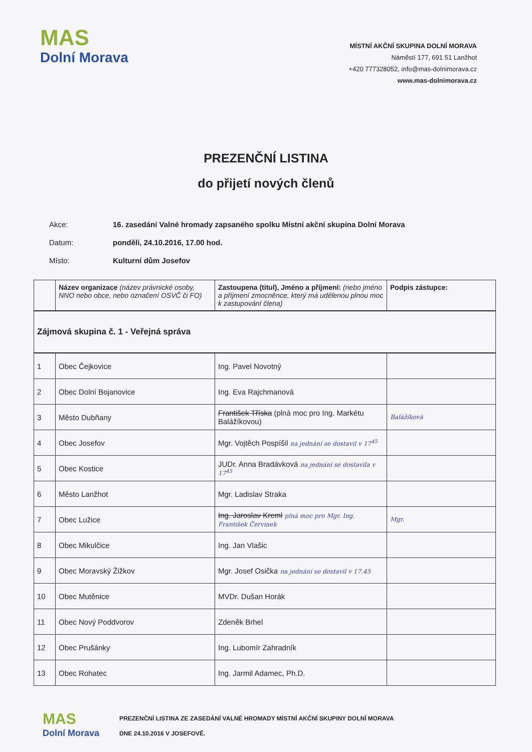MAS
Dolní Morava
MÍSTNÍ AKČNÍ SKUPINA DOLNÍ MORAVA
Náměstí 177, 691 51 Lanžhot
+420 777328052, info@mas-dolnimorava.cz
www.mas-dolnimorava.cz
PREZENČNÍ LISTINA
do přijetí nových členů
Akce: 16. zasedání Valné hromady zapsaného spolku Místní akční skupina Dolní Morava
Datum: pondělí, 24.10.2016, 17.00 hod.
Místo: Kulturní dům Josefov
| | Název organizace (název právnické osoby, NNO nebo obce, nebo označení OSVČ či FO) | Zastoupena (titul), Jméno a příjmení: (nebo jméno a příjmení zmocněnce, který má udělenou plnou moc k zastupování člena) | Podpis zástupce: |
| --- | --- | --- | --- |
| Zájmová skupina č. 1 - Veřejná správa | | | |
| 1 | Obec Čejkovice | Ing. Pavel Novotný | |
| 2 | Obec Dolní Bojanovice | Ing. Eva Rajchmanová | |
| 3 | Město Dubňany | František Tříska (plná moc pro Ing. Markétu Balážíkovou) | Balážíková |
| 4 | Obec Josefov | Mgr. Vojtěch Pospíšil na jednání se dostavil v 17<sup>45</sup> | |
| 5 | Obec Kostice | JUDr. Anna Bradávková na jednání se dostavila v 17<sup>45</sup> | |
| 6 | Město Lanžhot | Mgr. Ladislav Straka | |
| 7 | Obec Lužice | Ing. Jaroslav Kreml plná moc pro Mgr. Ing. František Červinek | Mgr. |
| 8 | Obec Mikulčice | Ing. Jan Vlašic | |
| 9 | Obec Moravský Žižkov | Mgr. Josef Osička na jednání se dostavil v 17.45 | |
| 10 | Obec Mutěnice | MVDr. Dušan Horák | |
| 11 | Obec Nový Poddvorov | Zdeněk Brhel | |
| 12 | Obec Prušánky | Ing. Lubomír Zahradník | |
| 13 | Obec Rohatec | Ing. Jarmil Adamec, Ph.D. | |
MAS
Dolní Morava
PREZENČNÍ LISTINA ZE ZASEDÁNÍ VALNÉ HROMADY MÍSTNÍ AKČNÍ SKUPINY DOLNÍ MORAVA
DNE 24.10.2016 V JOSEFOVĚ.